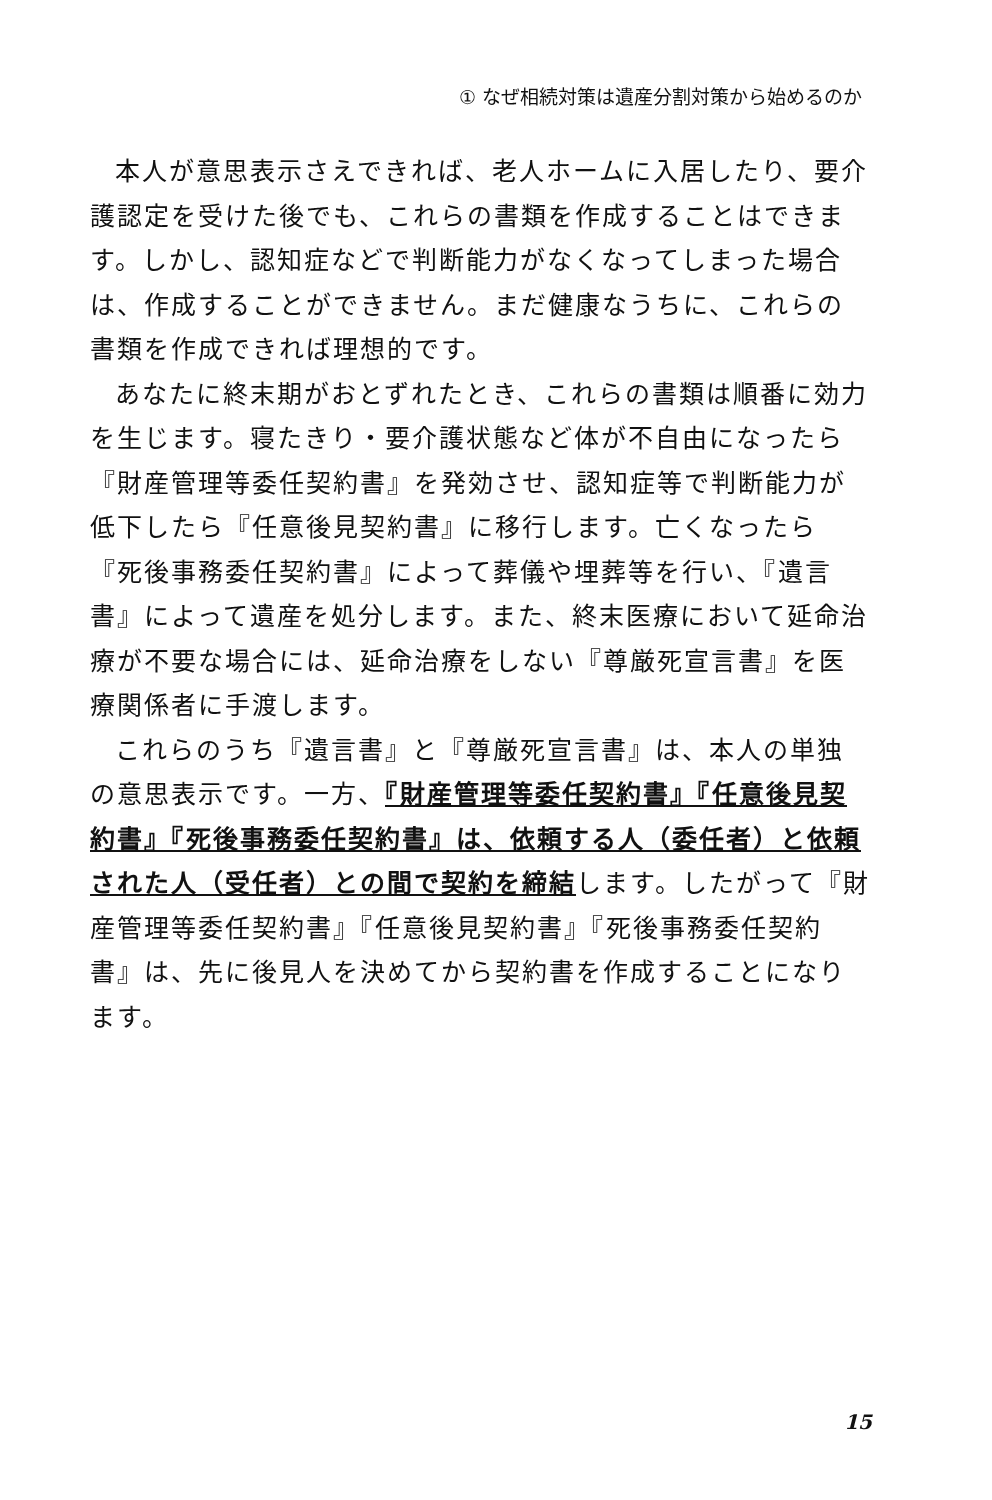① なぜ相続対策は遺産分割対策から始めるのか
本人が意思表示さえできれば、老人ホームに入居したり、要介護認定を受けた後でも、これらの書類を作成することはできます。しかし、認知症などで判断能力がなくなってしまった場合は、作成することができません。まだ健康なうちに、これらの書類を作成できれば理想的です。
あなたに終末期がおとずれたとき、これらの書類は順番に効力を生じます。寝たきり・要介護状態など体が不自由になったら『財産管理等委任契約書』を発効させ、認知症等で判断能力が低下したら『任意後見契約書』に移行します。亡くなったら『死後事務委任契約書』によって葬儀や埋葬等を行い、『遺言書』によって遺産を処分します。また、終末医療において延命治療が不要な場合には、延命治療をしない『尊厳死宣言書』を医療関係者に手渡します。
これらのうち『遺言書』と『尊厳死宣言書』は、本人の単独の意思表示です。一方、『財産管理等委任契約書』『任意後見契約書』『死後事務委任契約書』は、依頼する人（委任者）と依頼された人（受任者）との間で契約を締結します。したがって『財産管理等委任契約書』『任意後見契約書』『死後事務委任契約書』は、先に後見人を決めてから契約書を作成することになります。
15